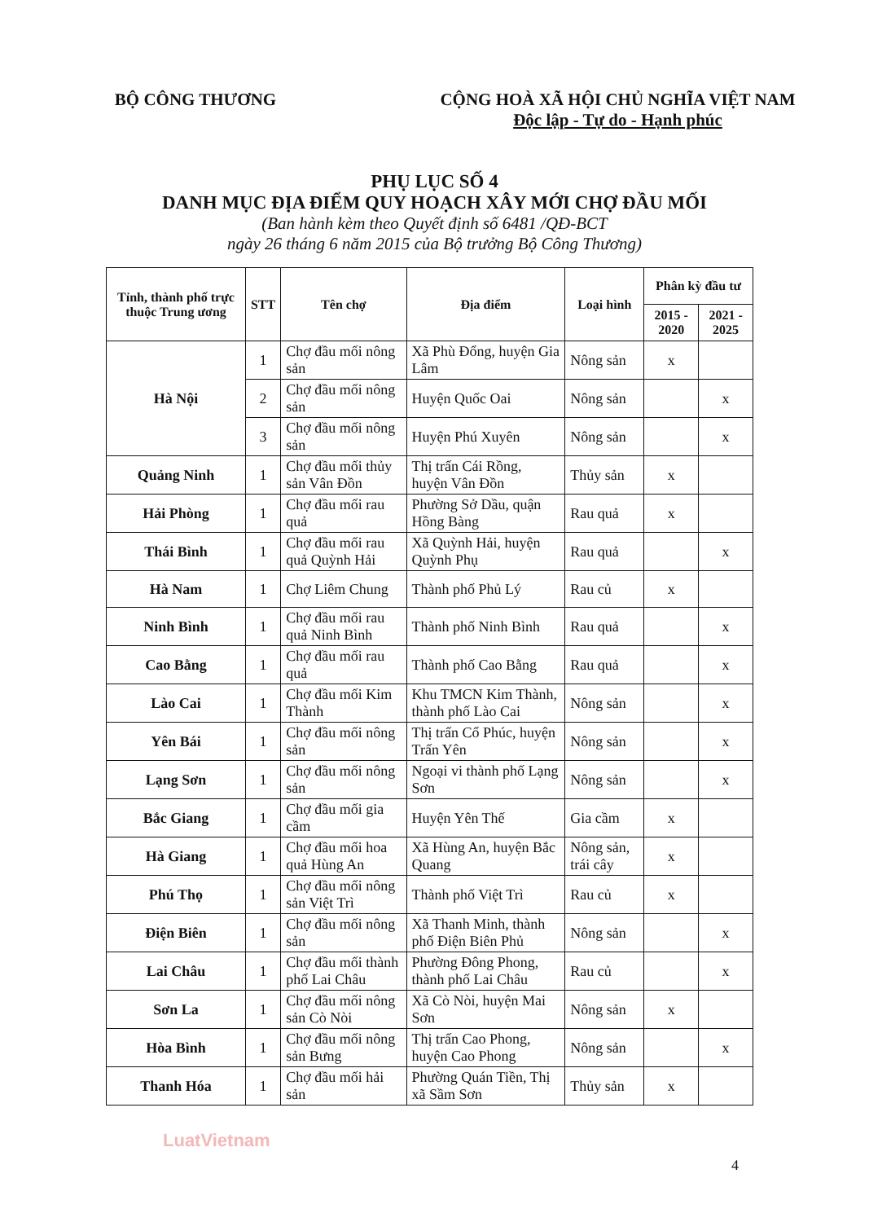BỘ CÔNG THƯƠNG CỘNG HOÀ XÃ HỘI CHỦ NGHĨA VIỆT NAM
Độc lập - Tự do - Hạnh phúc
PHỤ LỤC SỐ 4
DANH MỤC ĐỊA ĐIỂM QUY HOẠCH XÂY MỚI CHỢ ĐẦU MỐI
(Ban hành kèm theo Quyết định số 6481 /QĐ-BCT
ngày 26 tháng 6 năm 2015 của Bộ trưởng Bộ Công Thương)
| Tỉnh, thành phố trực thuộc Trung ương | STT | Tên chợ | Địa điểm | Loại hình | Phân kỳ đầu tư | |
| --- | --- | --- | --- | --- | --- | --- |
| | | | | | 2015 - 2020 | 2021 - 2025 |
| Hà Nội | 1 | Chợ đầu mối nông sản | Xã Phù Đổng, huyện Gia Lâm | Nông sản | x | |
| | 2 | Chợ đầu mối nông sản | Huyện Quốc Oai | Nông sản | | x |
| | 3 | Chợ đầu mối nông sản | Huyện Phú Xuyên | Nông sản | | x |
| Quảng Ninh | 1 | Chợ đầu mối thủy sản Vân Đồn | Thị trấn Cái Rồng, huyện Vân Đồn | Thủy sản | x | |
| Hải Phòng | 1 | Chợ đầu mối rau quả | Phường Sở Dầu, quận Hồng Bàng | Rau quả | x | |
| Thái Bình | 1 | Chợ đầu mối rau quả Quỳnh Hải | Xã Quỳnh Hải, huyện Quỳnh Phụ | Rau quả | | x |
| Hà Nam | 1 | Chợ Liêm Chung | Thành phố Phủ Lý | Rau củ | x | |
| Ninh Bình | 1 | Chợ đầu mối rau quả Ninh Bình | Thành phố Ninh Bình | Rau quả | | x |
| Cao Bằng | 1 | Chợ đầu mối rau quả | Thành phố Cao Bằng | Rau quả | | x |
| Lào Cai | 1 | Chợ đầu mối Kim Thành | Khu TMCN Kim Thành, thành phố Lào Cai | Nông sản | | x |
| Yên Bái | 1 | Chợ đầu mối nông sản | Thị trấn Cổ Phúc, huyện Trấn Yên | Nông sản | | x |
| Lạng Sơn | 1 | Chợ đầu mối nông sản | Ngoại vi thành phố Lạng Sơn | Nông sản | | x |
| Bắc Giang | 1 | Chợ đầu mối gia cầm | Huyện Yên Thế | Gia cầm | x | |
| Hà Giang | 1 | Chợ đầu mối hoa quả Hùng An | Xã Hùng An, huyện Bắc Quang | Nông sản, trái cây | x | |
| Phú Thọ | 1 | Chợ đầu mối nông sản Việt Trì | Thành phố Việt Trì | Rau củ | x | |
| Điện Biên | 1 | Chợ đầu mối nông sản | Xã Thanh Minh, thành phố Điện Biên Phủ | Nông sản | | x |
| Lai Châu | 1 | Chợ đầu mối thành phố Lai Châu | Phường Đông Phong, thành phố Lai Châu | Rau củ | | x |
| Sơn La | 1 | Chợ đầu mối nông sản Cò Nòi | Xã Cò Nòi, huyện Mai Sơn | Nông sản | x | |
| Hòa Bình | 1 | Chợ đầu mối nông sản Bưng | Thị trấn Cao Phong, huyện Cao Phong | Nông sản | | x |
| Thanh Hóa | 1 | Chợ đầu mối hải sản | Phường Quán Tiền, Thị xã Sầm Sơn | Thủy sản | x | |
LuatVietnam
4